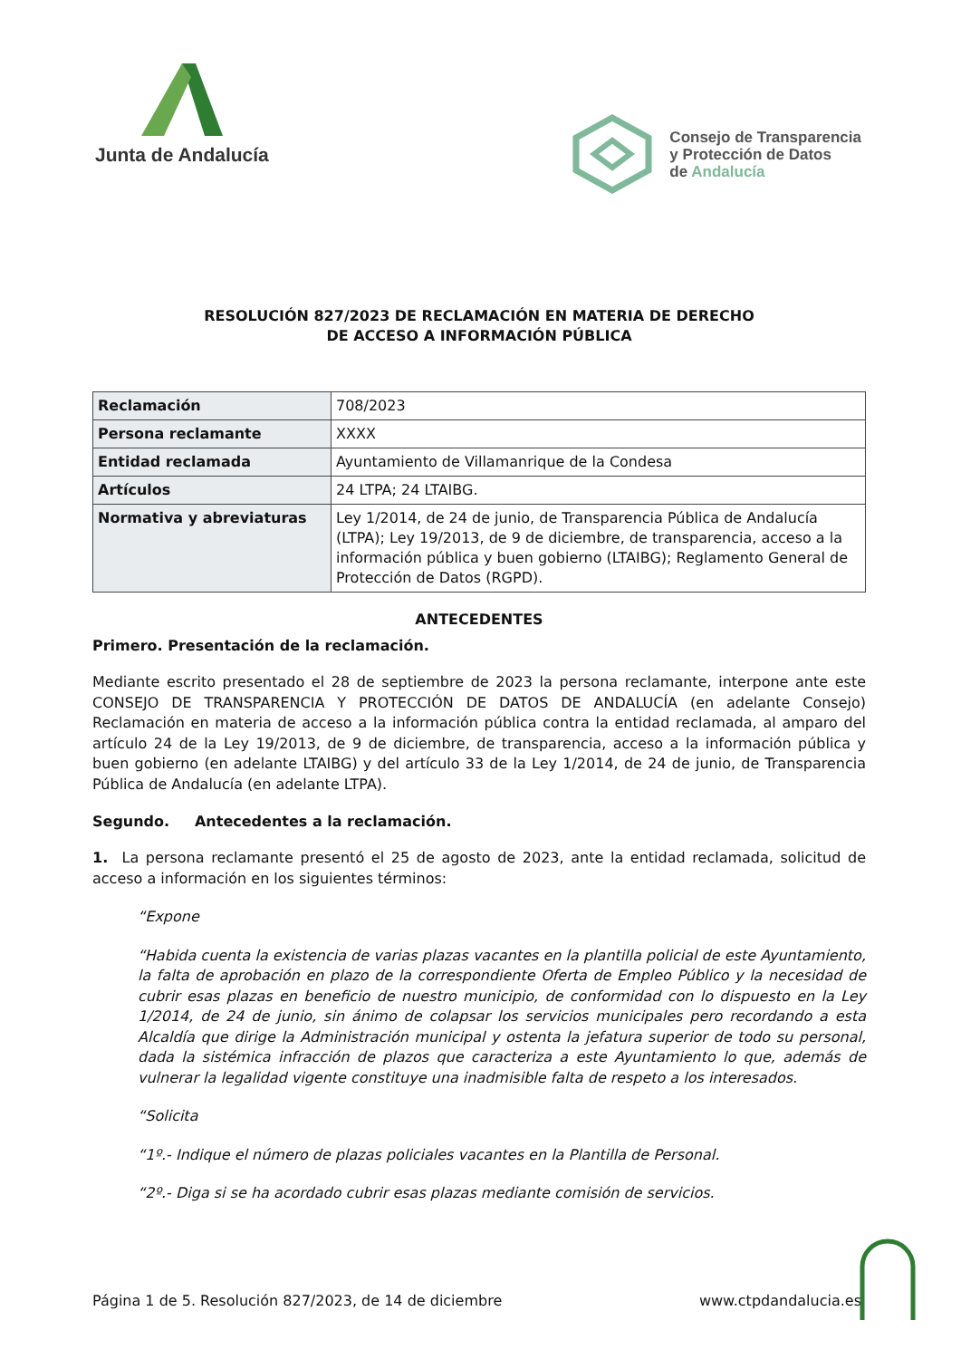Junta de Andalucía
Consejo de Transparencia
y Protección de Datos
de Andalucía
RESOLUCIÓN 827/2023 DE RECLAMACIÓN EN MATERIA DE DERECHO
DE ACCESO A INFORMACIÓN PÚBLICA
| Reclamación | 708/2023 |
| Persona reclamante | XXXX |
| Entidad reclamada | Ayuntamiento de Villamanrique de la Condesa |
| Artículos | 24 LTPA; 24 LTAIBG. |
| Normativa y abreviaturas | Ley 1/2014, de 24 de junio, de Transparencia Pública de Andalucía (LTPA); Ley 19/2013, de 9 de diciembre, de transparencia, acceso a la información pública y buen gobierno (LTAIBG); Reglamento General de Protección de Datos (RGPD). |
ANTECEDENTES
Primero. Presentación de la reclamación.
Mediante escrito presentado el 28 de septiembre de 2023 la persona reclamante, interpone ante este CONSEJO DE TRANSPARENCIA Y PROTECCIÓN DE DATOS DE ANDALUCÍA (en adelante Consejo) Reclamación en materia de acceso a la información pública contra la entidad reclamada, al amparo del artículo 24 de la Ley 19/2013, de 9 de diciembre, de transparencia, acceso a la información pública y buen gobierno (en adelante LTAIBG) y del artículo 33 de la Ley 1/2014, de 24 de junio, de Transparencia Pública de Andalucía (en adelante LTPA).
Segundo. Antecedentes a la reclamación.
1. La persona reclamante presentó el 25 de agosto de 2023, ante la entidad reclamada, solicitud de acceso a información en los siguientes términos:
“Expone
“Habida cuenta la existencia de varias plazas vacantes en la plantilla policial de este Ayuntamiento, la falta de aprobación en plazo de la correspondiente Oferta de Empleo Público y la necesidad de cubrir esas plazas en beneficio de nuestro municipio, de conformidad con lo dispuesto en la Ley 1/2014, de 24 de junio, sin ánimo de colapsar los servicios municipales pero recordando a esta Alcaldía que dirige la Administración municipal y ostenta la jefatura superior de todo su personal, dada la sistémica infracción de plazos que caracteriza a este Ayuntamiento lo que, además de vulnerar la legalidad vigente constituye una inadmisible falta de respeto a los interesados.
“Solicita
“1º.- Indique el número de plazas policiales vacantes en la Plantilla de Personal.
“2º.- Diga si se ha acordado cubrir esas plazas mediante comisión de servicios.
Página 1 de 5. Resolución 827/2023, de 14 de diciembre www.ctpdandalucia.es